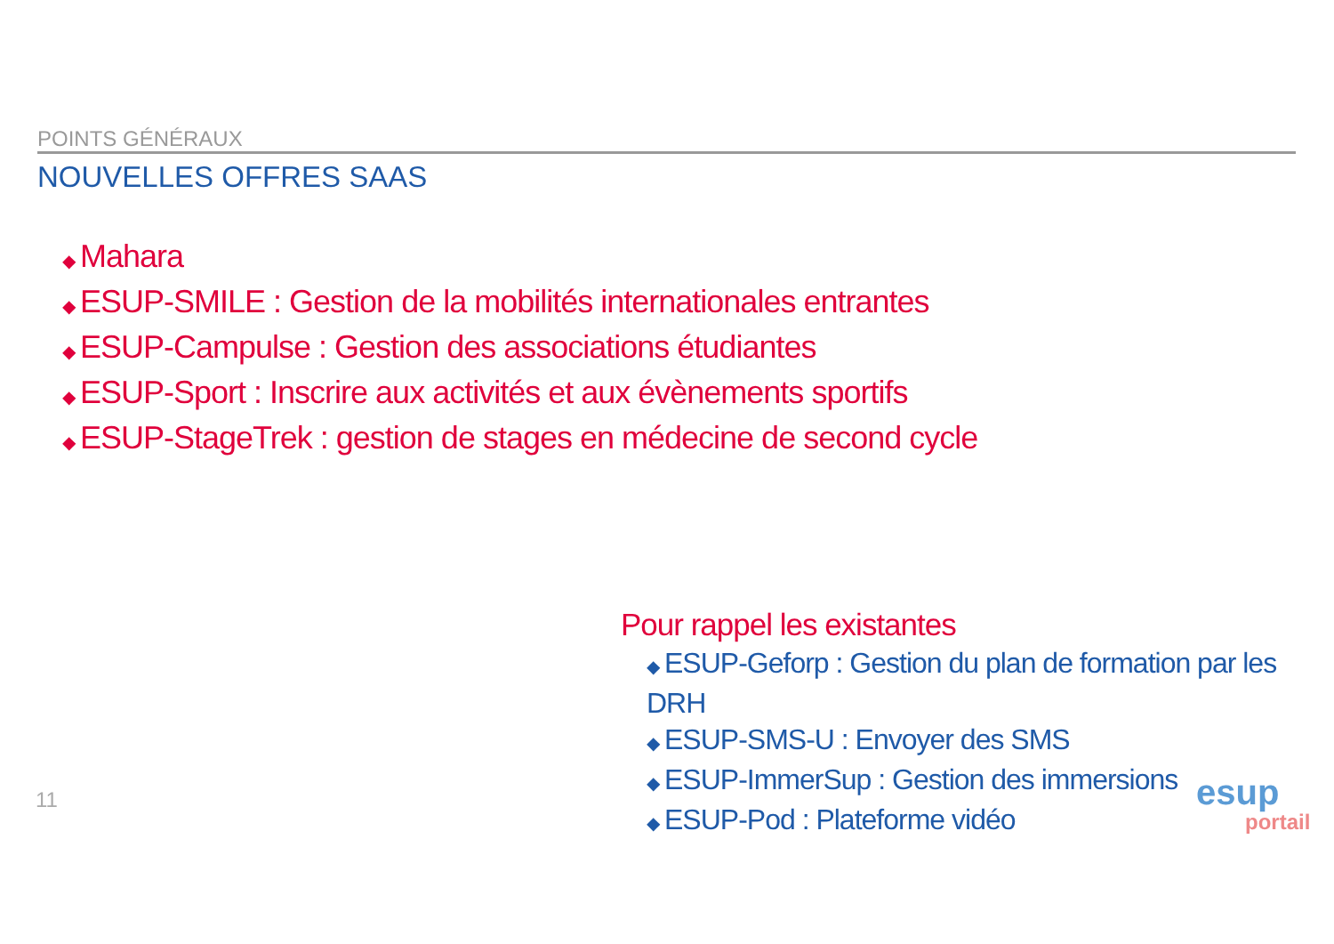POINTS GÉNÉRAUX
NOUVELLES OFFRES SAAS
◆ Mahara
◆ ESUP-SMILE : Gestion de la mobilités internationales entrantes
◆ ESUP-Campulse : Gestion des associations étudiantes
◆ ESUP-Sport : Inscrire aux activités et aux évènements sportifs
◆ ESUP-StageTrek : gestion de stages en médecine de second cycle
Pour rappel les existantes
◆ ESUP-Geforp : Gestion du plan de formation par les DRH
◆ ESUP-SMS-U : Envoyer des SMS
◆ ESUP-ImmerSup : Gestion des immersions
◆ ESUP-Pod : Plateforme vidéo
11
esup
portail